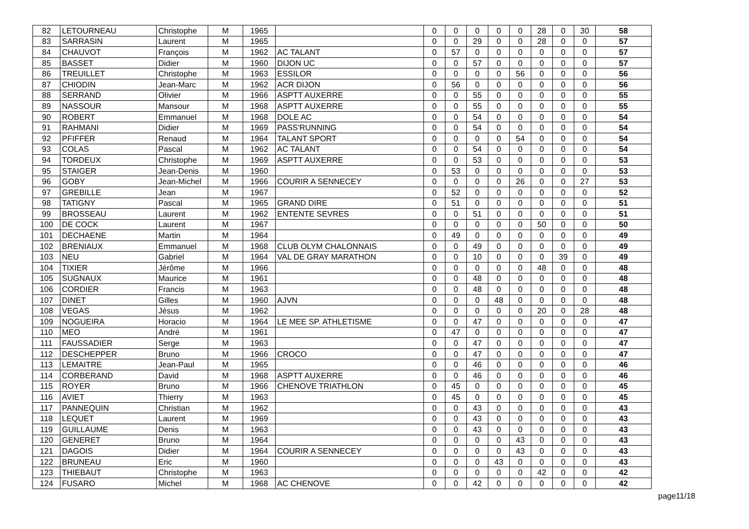| 82 | LETOURNEAU | Christophe | M | 1965 | | 0 | 0 | 0 | 0 | 0 | 28 | 0 | 30 | 58 |
| 83 | SARRASIN | Laurent | M | 1965 | | 0 | 0 | 29 | 0 | 0 | 28 | 0 | 0 | 57 |
| 84 | CHAUVOT | François | M | 1962 | AC TALANT | 0 | 57 | 0 | 0 | 0 | 0 | 0 | 0 | 57 |
| 85 | BASSET | Didier | M | 1960 | DIJON UC | 0 | 0 | 57 | 0 | 0 | 0 | 0 | 0 | 57 |
| 86 | TREUILLET | Christophe | M | 1963 | ESSILOR | 0 | 0 | 0 | 0 | 56 | 0 | 0 | 0 | 56 |
| 87 | CHIODIN | Jean-Marc | M | 1962 | ACR DIJON | 0 | 56 | 0 | 0 | 0 | 0 | 0 | 0 | 56 |
| 88 | SERRAND | Olivier | M | 1966 | ASPTT AUXERRE | 0 | 0 | 55 | 0 | 0 | 0 | 0 | 0 | 55 |
| 89 | NASSOUR | Mansour | M | 1968 | ASPTT AUXERRE | 0 | 0 | 55 | 0 | 0 | 0 | 0 | 0 | 55 |
| 90 | ROBERT | Emmanuel | M | 1968 | DOLE AC | 0 | 0 | 54 | 0 | 0 | 0 | 0 | 0 | 54 |
| 91 | RAHMANI | Didier | M | 1969 | PASS'RUNNING | 0 | 0 | 54 | 0 | 0 | 0 | 0 | 0 | 54 |
| 92 | PFIFFER | Renaud | M | 1964 | TALANT SPORT | 0 | 0 | 0 | 0 | 54 | 0 | 0 | 0 | 54 |
| 93 | COLAS | Pascal | M | 1962 | AC TALANT | 0 | 0 | 54 | 0 | 0 | 0 | 0 | 0 | 54 |
| 94 | TORDEUX | Christophe | M | 1969 | ASPTT AUXERRE | 0 | 0 | 53 | 0 | 0 | 0 | 0 | 0 | 53 |
| 95 | STAIGER | Jean-Denis | M | 1960 | | 0 | 53 | 0 | 0 | 0 | 0 | 0 | 0 | 53 |
| 96 | GOBY | Jean-Michel | M | 1966 | COURIR A SENNECEY | 0 | 0 | 0 | 0 | 26 | 0 | 0 | 27 | 53 |
| 97 | GREBILLE | Jean | M | 1967 | | 0 | 52 | 0 | 0 | 0 | 0 | 0 | 0 | 52 |
| 98 | TATIGNY | Pascal | M | 1965 | GRAND DIRE | 0 | 51 | 0 | 0 | 0 | 0 | 0 | 0 | 51 |
| 99 | BROSSEAU | Laurent | M | 1962 | ENTENTE SEVRES | 0 | 0 | 51 | 0 | 0 | 0 | 0 | 0 | 51 |
| 100 | DE COCK | Laurent | M | 1967 | | 0 | 0 | 0 | 0 | 0 | 50 | 0 | 0 | 50 |
| 101 | DECHAENE | Martin | M | 1964 | | 0 | 49 | 0 | 0 | 0 | 0 | 0 | 0 | 49 |
| 102 | BRENIAUX | Emmanuel | M | 1968 | CLUB OLYM CHALONNAIS | 0 | 0 | 49 | 0 | 0 | 0 | 0 | 0 | 49 |
| 103 | NEU | Gabriel | M | 1964 | VAL DE GRAY MARATHON | 0 | 0 | 10 | 0 | 0 | 0 | 39 | 0 | 49 |
| 104 | TIXIER | Jérôme | M | 1966 | | 0 | 0 | 0 | 0 | 0 | 48 | 0 | 0 | 48 |
| 105 | SUGNAUX | Maurice | M | 1961 | | 0 | 0 | 48 | 0 | 0 | 0 | 0 | 0 | 48 |
| 106 | CORDIER | Francis | M | 1963 | | 0 | 0 | 48 | 0 | 0 | 0 | 0 | 0 | 48 |
| 107 | DINET | Gilles | M | 1960 | AJVN | 0 | 0 | 0 | 48 | 0 | 0 | 0 | 0 | 48 |
| 108 | VEGAS | Jésus | M | 1962 | | 0 | 0 | 0 | 0 | 0 | 20 | 0 | 28 | 48 |
| 109 | NOGUEIRA | Horacio | M | 1964 | LE MEE SP. ATHLETISME | 0 | 0 | 47 | 0 | 0 | 0 | 0 | 0 | 47 |
| 110 | MEO | André | M | 1961 | | 0 | 47 | 0 | 0 | 0 | 0 | 0 | 0 | 47 |
| 111 | FAUSSADIER | Serge | M | 1963 | | 0 | 0 | 47 | 0 | 0 | 0 | 0 | 0 | 47 |
| 112 | DESCHEPPER | Bruno | M | 1966 | CROCO | 0 | 0 | 47 | 0 | 0 | 0 | 0 | 0 | 47 |
| 113 | LEMAITRE | Jean-Paul | M | 1965 | | 0 | 0 | 46 | 0 | 0 | 0 | 0 | 0 | 46 |
| 114 | CORBERAND | David | M | 1968 | ASPTT AUXERRE | 0 | 0 | 46 | 0 | 0 | 0 | 0 | 0 | 46 |
| 115 | ROYER | Bruno | M | 1966 | CHENOVE TRIATHLON | 0 | 45 | 0 | 0 | 0 | 0 | 0 | 0 | 45 |
| 116 | AVIET | Thierry | M | 1963 | | 0 | 45 | 0 | 0 | 0 | 0 | 0 | 0 | 45 |
| 117 | PANNEQUIN | Christian | M | 1962 | | 0 | 0 | 43 | 0 | 0 | 0 | 0 | 0 | 43 |
| 118 | LEQUET | Laurent | M | 1969 | | 0 | 0 | 43 | 0 | 0 | 0 | 0 | 0 | 43 |
| 119 | GUILLAUME | Denis | M | 1963 | | 0 | 0 | 43 | 0 | 0 | 0 | 0 | 0 | 43 |
| 120 | GENERET | Bruno | M | 1964 | | 0 | 0 | 0 | 0 | 43 | 0 | 0 | 0 | 43 |
| 121 | DAGOIS | Didier | M | 1964 | COURIR A SENNECEY | 0 | 0 | 0 | 0 | 43 | 0 | 0 | 0 | 43 |
| 122 | BRUNEAU | Eric | M | 1960 | | 0 | 0 | 0 | 43 | 0 | 0 | 0 | 0 | 43 |
| 123 | THIEBAUT | Christophe | M | 1963 | | 0 | 0 | 0 | 0 | 0 | 42 | 0 | 0 | 42 |
| 124 | FUSARO | Michel | M | 1968 | AC CHENOVE | 0 | 0 | 42 | 0 | 0 | 0 | 0 | 0 | 42 |
page11/18